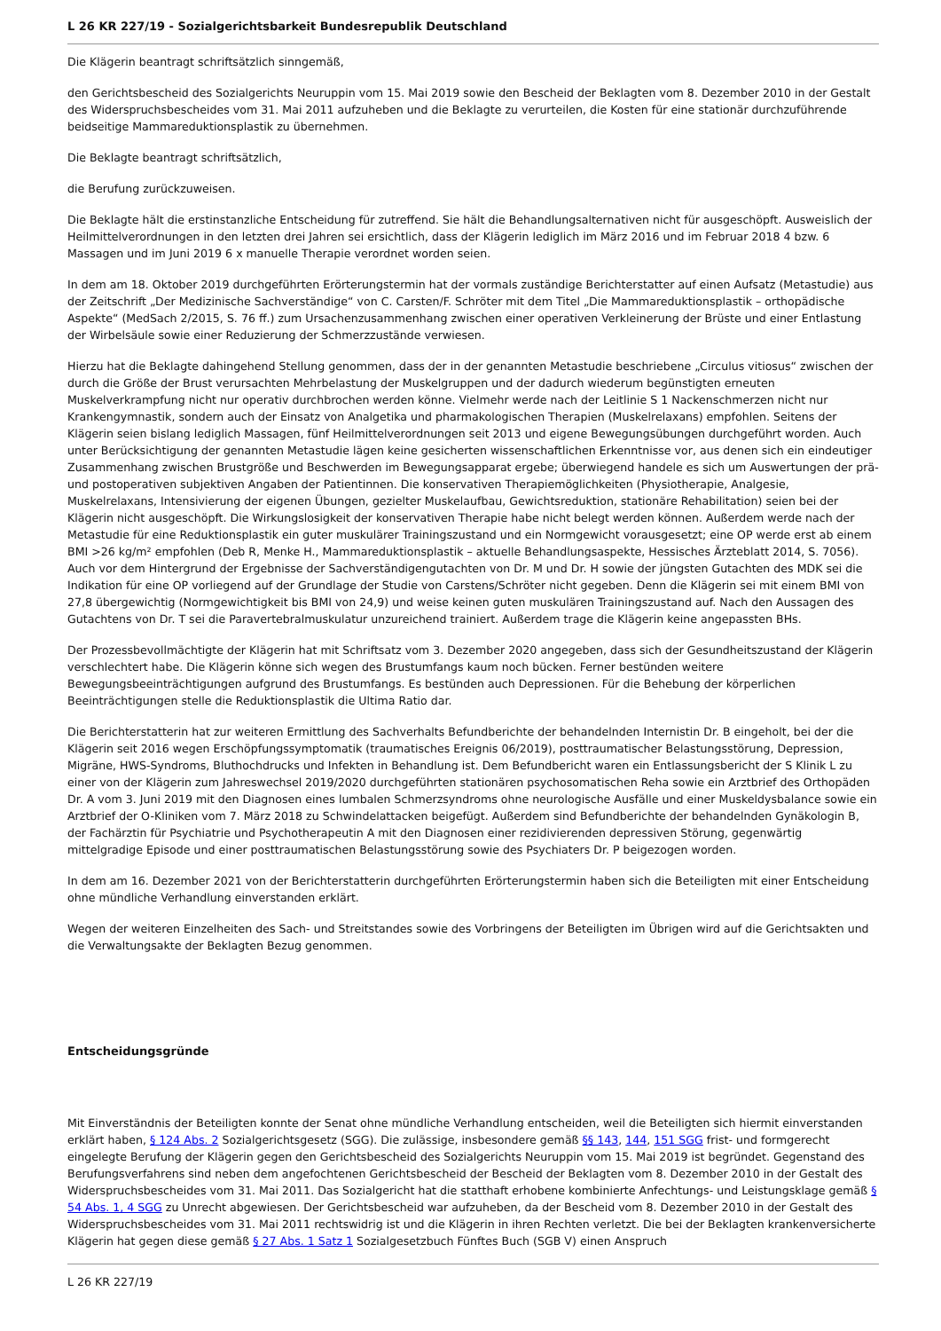L 26 KR 227/19 - Sozialgerichtsbarkeit Bundesrepublik Deutschland
Die Klägerin beantragt schriftsätzlich sinngemäß,
den Gerichtsbescheid des Sozialgerichts Neuruppin vom 15. Mai 2019 sowie den Bescheid der Beklagten vom 8. Dezember 2010 in der Gestalt des Widerspruchsbescheides vom 31. Mai 2011 aufzuheben und die Beklagte zu verurteilen, die Kosten für eine stationär durchzuführende beidseitige Mammareduktionsplastik zu übernehmen.
Die Beklagte beantragt schriftsätzlich,
die Berufung zurückzuweisen.
Die Beklagte hält die erstinstanzliche Entscheidung für zutreffend. Sie hält die Behandlungsalternativen nicht für ausgeschöpft. Ausweislich der Heilmittelverordnungen in den letzten drei Jahren sei ersichtlich, dass der Klägerin lediglich im März 2016 und im Februar 2018 4 bzw. 6 Massagen und im Juni 2019 6 x manuelle Therapie verordnet worden seien.
In dem am 18. Oktober 2019 durchgeführten Erörterungstermin hat der vormals zuständige Berichterstatter auf einen Aufsatz (Metastudie) aus der Zeitschrift „Der Medizinische Sachverständige“ von C. Carsten/F. Schröter mit dem Titel „Die Mammareduktionsplastik – orthopädische Aspekte“ (MedSach 2/2015, S. 76 ff.) zum Ursachenzusammenhang zwischen einer operativen Verkleinerung der Brüste und einer Entlastung der Wirbelsäule sowie einer Reduzierung der Schmerzzustände verwiesen.
Hierzu hat die Beklagte dahingehend Stellung genommen, dass der in der genannten Metastudie beschriebene „Circulus vitiosus“ zwischen der durch die Größe der Brust verursachten Mehrbelastung der Muskelgruppen und der dadurch wiederum begünstigten erneuten Muskelverkrampfung nicht nur operativ durchbrochen werden könne. Vielmehr werde nach der Leitlinie S 1 Nackenschmerzen nicht nur Krankengymnastik, sondern auch der Einsatz von Analgetika und pharmakologischen Therapien (Muskelrelaxans) empfohlen. Seitens der Klägerin seien bislang lediglich Massagen, fünf Heilmittelverordnungen seit 2013 und eigene Bewegungsübungen durchgeführt worden. Auch unter Berücksichtigung der genannten Metastudie lägen keine gesicherten wissenschaftlichen Erkenntnisse vor, aus denen sich ein eindeutiger Zusammenhang zwischen Brustgröße und Beschwerden im Bewegungsapparat ergebe; überwiegend handele es sich um Auswertungen der prä- und postoperativen subjektiven Angaben der Patientinnen. Die konservativen Therapiemöglichkeiten (Physiotherapie, Analgesie, Muskelrelaxans, Intensivierung der eigenen Übungen, gezielter Muskelaufbau, Gewichtsreduktion, stationäre Rehabilitation) seien bei der Klägerin nicht ausgeschöpft. Die Wirkungslosigkeit der konservativen Therapie habe nicht belegt werden können. Außerdem werde nach der Metastudie für eine Reduktionsplastik ein guter muskulärer Trainingszustand und ein Normgewicht vorausgesetzt; eine OP werde erst ab einem BMI >26 kg/m² empfohlen (Deb R, Menke H., Mammareduktionsplastik – aktuelle Behandlungsaspekte, Hessisches Ärzteblatt 2014, S. 7056). Auch vor dem Hintergrund der Ergebnisse der Sachverständigengutachten von Dr. M und Dr. H sowie der jüngsten Gutachten des MDK sei die Indikation für eine OP vorliegend auf der Grundlage der Studie von Carstens/Schröter nicht gegeben. Denn die Klägerin sei mit einem BMI von 27,8 übergewichtig (Normgewichtigkeit bis BMI von 24,9) und weise keinen guten muskulären Trainingszustand auf. Nach den Aussagen des Gutachtens von Dr. T sei die Paravertebralmuskulatur unzureichend trainiert. Außerdem trage die Klägerin keine angepassten BHs.
Der Prozessbevollmächtigte der Klägerin hat mit Schriftsatz vom 3. Dezember 2020 angegeben, dass sich der Gesundheitszustand der Klägerin verschlechtert habe. Die Klägerin könne sich wegen des Brustumfangs kaum noch bücken. Ferner bestünden weitere Bewegungsbeeinträchtigungen aufgrund des Brustumfangs. Es bestünden auch Depressionen. Für die Behebung der körperlichen Beeinträchtigungen stelle die Reduktionsplastik die Ultima Ratio dar.
Die Berichterstatterin hat zur weiteren Ermittlung des Sachverhalts Befundberichte der behandelnden Internistin Dr. B eingeholt, bei der die Klägerin seit 2016 wegen Erschöpfungssymptomatik (traumatisches Ereignis 06/2019), posttraumatischer Belastungsstörung, Depression, Migräne, HWS-Syndroms, Bluthochdrucks und Infekten in Behandlung ist. Dem Befundbericht waren ein Entlassungsbericht der S Klinik L zu einer von der Klägerin zum Jahreswechsel 2019/2020 durchgeführten stationären psychosomatischen Reha sowie ein Arztbrief des Orthopäden Dr. A vom 3. Juni 2019 mit den Diagnosen eines lumbalen Schmerzsyndroms ohne neurologische Ausfälle und einer Muskeldysbalance sowie ein Arztbrief der O-Kliniken vom 7. März 2018 zu Schwindelattacken beigefügt. Außerdem sind Befundberichte der behandelnden Gynäkologin B, der Fachärztin für Psychiatrie und Psychotherapeutin A mit den Diagnosen einer rezidivierenden depressiven Störung, gegenwärtig mittelgradige Episode und einer posttraumatischen Belastungsstörung sowie des Psychiaters Dr. P beigezogen worden.
In dem am 16. Dezember 2021 von der Berichterstatterin durchgeführten Erörterungstermin haben sich die Beteiligten mit einer Entscheidung ohne mündliche Verhandlung einverstanden erklärt.
Wegen der weiteren Einzelheiten des Sach- und Streitstandes sowie des Vorbringens der Beteiligten im Übrigen wird auf die Gerichtsakten und die Verwaltungsakte der Beklagten Bezug genommen.
Entscheidungsgründe
Mit Einverständnis der Beteiligten konnte der Senat ohne mündliche Verhandlung entscheiden, weil die Beteiligten sich hiermit einverstanden erklärt haben, § 124 Abs. 2 Sozialgerichtsgesetz (SGG). Die zulässige, insbesondere gemäß §§ 143, 144, 151 SGG frist- und formgerecht eingelegte Berufung der Klägerin gegen den Gerichtsbescheid des Sozialgerichts Neuruppin vom 15. Mai 2019 ist begründet. Gegenstand des Berufungsverfahrens sind neben dem angefochtenen Gerichtsbescheid der Bescheid der Beklagten vom 8. Dezember 2010 in der Gestalt des Widerspruchsbescheides vom 31. Mai 2011. Das Sozialgericht hat die statthaft erhobene kombinierte Anfechtungs- und Leistungsklage gemäß § 54 Abs. 1, 4 SGG zu Unrecht abgewiesen. Der Gerichtsbescheid war aufzuheben, da der Bescheid vom 8. Dezember 2010 in der Gestalt des Widerspruchsbescheides vom 31. Mai 2011 rechtswidrig ist und die Klägerin in ihren Rechten verletzt. Die bei der Beklagten krankenversicherte Klägerin hat gegen diese gemäß § 27 Abs. 1 Satz 1 Sozialgesetzbuch Fünftes Buch (SGB V) einen Anspruch
L 26 KR 227/19